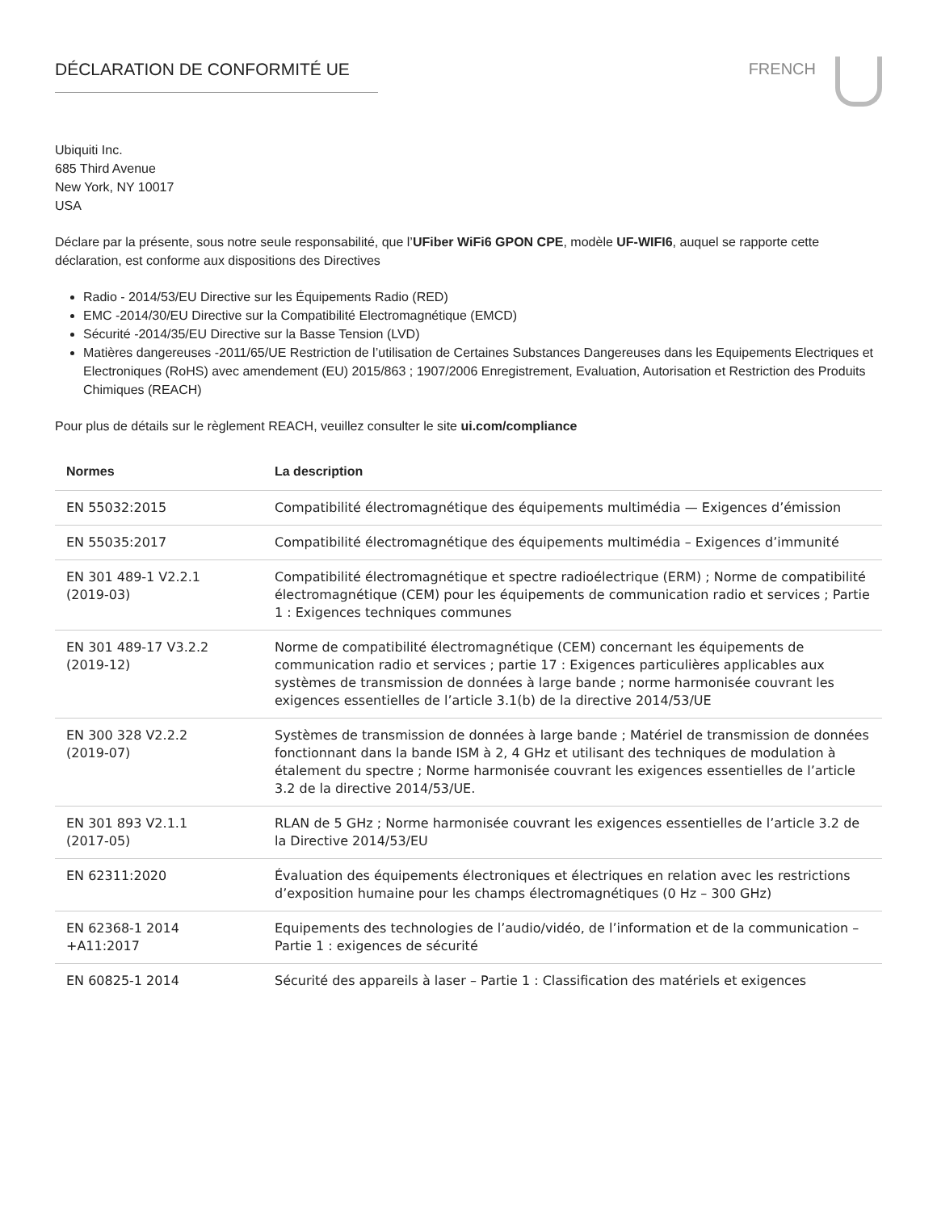DÉCLARATION DE CONFORMITÉ UE FRENCH
Ubiquiti Inc.
685 Third Avenue
New York, NY 10017
USA
Déclare par la présente, sous notre seule responsabilité, que l’UFiber WiFi6 GPON CPE, modèle UF-WIFI6, auquel se rapporte cette déclaration, est conforme aux dispositions des Directives
Radio - 2014/53/EU Directive sur les Équipements Radio (RED)
EMC -2014/30/EU Directive sur la Compatibilité Electromagnétique (EMCD)
Sécurité -2014/35/EU Directive sur la Basse Tension (LVD)
Matières dangereuses -2011/65/UE Restriction de l’utilisation de Certaines Substances Dangereuses dans les Equipements Electriques et Electroniques (RoHS) avec amendement (EU) 2015/863 ; 1907/2006 Enregistrement, Evaluation, Autorisation et Restriction des Produits Chimiques (REACH)
Pour plus de détails sur le règlement REACH, veuillez consulter le site ui.com/compliance
| Normes | La description |
| --- | --- |
| EN 55032:2015 | Compatibilité électromagnétique des équipements multimédia — Exigences d’émission |
| EN 55035:2017 | Compatibilité électromagnétique des équipements multimédia – Exigences d’immunité |
| EN 301 489-1 V2.2.1 (2019-03) | Compatibilité électromagnétique et spectre radioélectrique (ERM) ; Norme de compatibilité électromagnétique (CEM) pour les équipements de communication radio et services ; Partie 1 : Exigences techniques communes |
| EN 301 489-17 V3.2.2 (2019-12) | Norme de compatibilité électromagnétique (CEM) concernant les équipements de communication radio et services ; partie 17 : Exigences particulières applicables aux systèmes de transmission de données à large bande ; norme harmonisée couvrant les exigences essentielles de l’article 3.1(b) de la directive 2014/53/UE |
| EN 300 328 V2.2.2 (2019-07) | Systèmes de transmission de données à large bande ; Matériel de transmission de données fonctionnant dans la bande ISM à 2, 4 GHz et utilisant des techniques de modulation à étalement du spectre ; Norme harmonisée couvrant les exigences essentielles de l’article 3.2 de la directive 2014/53/UE. |
| EN 301 893 V2.1.1 (2017-05) | RLAN de 5 GHz ; Norme harmonisée couvrant les exigences essentielles de l’article 3.2 de la Directive 2014/53/EU |
| EN 62311:2020 | Évaluation des équipements électroniques et électriques en relation avec les restrictions d’exposition humaine pour les champs électromagnétiques (0 Hz – 300 GHz) |
| EN 62368-1 2014 +A11:2017 | Equipements des technologies de l’audio/vidéo, de l’information et de la communication – Partie 1 : exigences de sécurité |
| EN 60825-1 2014 | Sécurité des appareils à laser – Partie 1 : Classification des matériels et exigences |